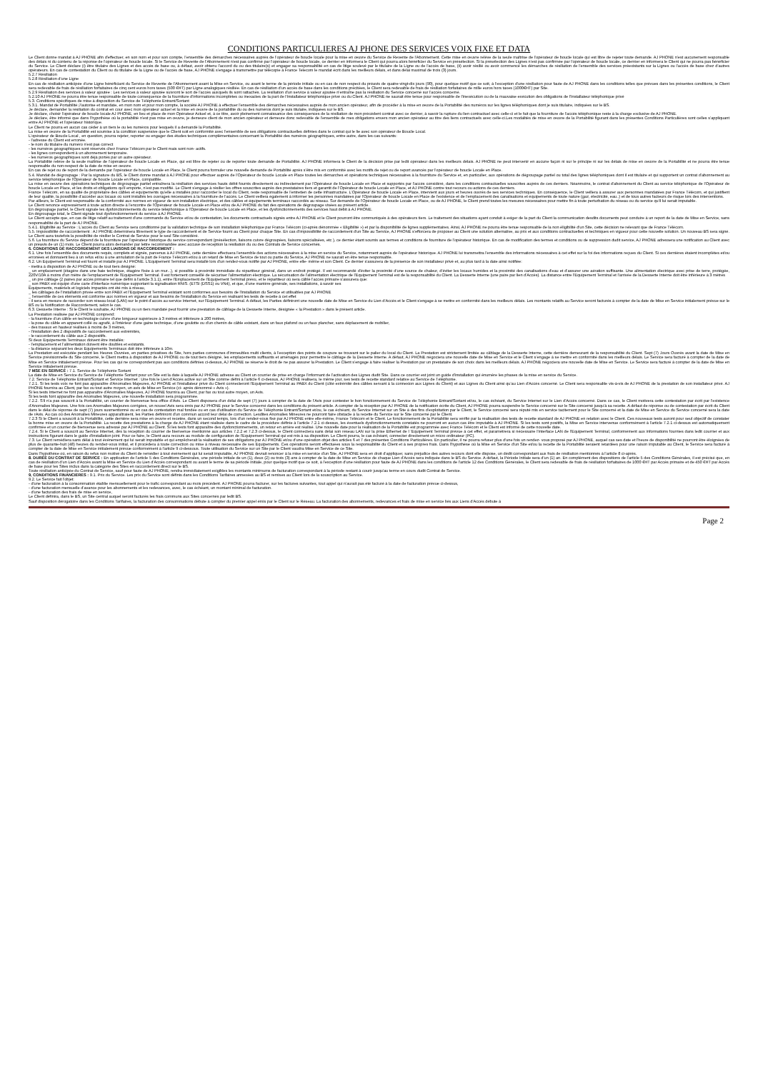CONDITIONS PARTICULIERES AJ PHONE DES SERVICES VOIX FIXE ET DATA
Le Client donne mandat à AJ PHONE afin d'effectuer, en son nom et pour son compte, l'ensemble des démarches nécessaires auprès de l'opérateur de boucle locale pour la mise en œuvre du Service de Revente de l'Abonnement. Cette mise en œuvre relève de la seule maîtrise de l'opérateur de boucle locale qui est libre de rejeter toute demande. AJ PHONE n'est aucunement responsable des délais ni du contenu de la réponse de l'opérateur de boucle locale. Si le Service de Revente de l'Abonnement n'est pas confirmé par l'opérateur de boucle locale, ce dernier en informera le Client qui pourra alors bénéficier du Service en présélection. Si la présélection des Lignes n'est pas confirmée par l'opérateur de boucle locale, ce dernier en informera le Client qui ne pourra pas bénéficier du Service. Le Client déclare (i) être titulaire des Lignes et des accès de base ou, à défaut, avoir obtenu l'accord du ou des titulaire(s) et engager sa responsabilité en cas de litige soulevé par le titulaire de la Ligne ou de l'accès de base, (ii) avoir résilié ou avoir commencé les démarches de résiliation de l'ensemble des services préexistants sur la Lignes ou l'accès de base chez d'autres opérateurs. En cas de contestation du Client ou du titulaire de la Ligne ou de l'accès de base, AJ PHONE s'engage à transmettre par télécopie à France Telecom le mandat écrit dans les meilleurs délais, et dans délai maximal de trois (3) jours.
5.2.7 Résiliation
5.2.8 Résiliation d'une Ligne
En cas de résiliation anticipée d'une Ligne bénéficiant du Service de Revente de l'Abonnement avant la Mise en Service, ou avant le terme de la période initiale ou en cas de non respect du préavis de quatre-vingt-dix jours (90), pour quelque motif que ce soit, à l'exception d'une résiliation pour faute de AJ PHONE dans les conditions telles que prévues dans les présentes conditions, le Client sera redevable de frais de résiliation forfaitaires de cinq cent euros hors taxes (500 €HT) par Ligne analogiques résiliée. En cas de résiliation d'un accès de base dans les conditions précitées, le Client sera redevable de frais de résiliation forfaitaires de mille euros hors taxes (1000€HT) par Site.
5.2.9 Résiliation des services à valeur ajoutée : Les services à valeur ajoutée suivront le sort de l'accès auxquels ils sont rattachés. La résiliation d'un service à valeur ajoutée n'entraîne pas la résiliation du Service concerné sur l'accès concerné.
5.2.10 AJ PHONE ne pourra être tenue responsable de toute conséquence de la fourniture d'informations incomplètes ou inexactes de la part de l'Installateur téléphonique privé ou du Client. AJ PHONE ne saurait être tenue pour responsable de l'inexécution ou de la mauvaise exécution des obligations de l'Installateur téléphonique privé
5.3. Conditions spécifiques de mise à disposition du Service de Téléphonie Entrant/Sortant
5.3.1. Mandat de Portabilité:J'autorise et mandate, en mon nom et pour mon compte, la société AJ PHONE à effectuer l'ensemble des démarches nécessaires auprès de mon ancien opérateur, afin de procéder à la mise en œuvre de la Portabilité des numéros sur les lignes téléphoniques dont je suis titulaire, indiquées sur le BS.
Je déclare, demander la résiliation du contrat en cour avec mon opérateur actuel et la mise en œuvre de la portabilité du ou des numéros dont je suis titulaire, indiquées sur le BS.
Je déclare, choisir l'opérateur de boucle locale AJ PHONE, en lieu et place de mon Opérateur Actuel et, à ce titre, avoir pleinement connaissance des conséquences de la résiliation de mon précédent contrat avec ce dernier, à savoir la rupture du lien contractuel avec celle-ci et le fait que la fourniture de l'accès téléphonique reste à la charge exclusive de AJ PHONE.
Je déclare, être informé que dans l'hypothèse où la portabilité n'est pas mise en œuvre, je demeure client de mon ancien opérateur et demeure donc redevable de l'ensemble de mes obligations envers mon ancien opérateur au titre des liens contractuels avec celle-ci.Les modalités de mise en œuvre de la Portabilité figurant dans les présentes Conditions Particulières sont celles s'appliquant entre AJ PHONE et l'opérateur historique.
Le Client ne pourra en aucun cas céder à un tiers le ou les numéros pour lesquels il a demandé la Portabilité.
La mise en œuvre de la Portabilité est soumise à la condition suspensive que le Client soit en conformité avec l'ensemble de ses obligations contractuelles définies dans le contrat qui le lie avec son opérateur de Boucle Local.
L'opérateur de Boucle Local , en question, pourra rejeter, reporter ou engager des études techniques complémentaires concernant la Portabilité des numéros géographiques, entre autre, dans les cas suivants:
- l'adresse du Client est erronée.
- le nom du titulaire du numéro n'est pas correct
- les numéros géographiques sont réservés chez France Télécom par le Client mais sont non- actifs.
- les lignes correspondent à un abonnement temporaire.
- les numéros géographiques sont déjà portés par un autre opérateur.
La Portabilité relève de la seule maîtrise de l'opérateur de boucle Locale en Place, qui est libre de rejeter ou de reporter toute demande de Portabilité. AJ PHONE informera le Client de la décision prise par ledit opérateur dans les meilleurs délais. AJ PHONE ne peut intervenir en aucune façon ni sur le principe ni sur les délais de mise en oeuvre de la Portabilité et ne pourra être tenue responsable du non-respect de la date de mise en oeuvre.
En cas de rejet ou de report de la demande par l'opérateur de boucle Locale en Place, le Client pourra formuler une nouvelle demande de Portabilité après s'être mis en conformité avec les motifs de rejet ou de report avancés par l'opérateur de boucle Locale en Place.
5.4. Mandat de dégroupage : Par la signature du BS, le Client donne mandat à AJ PHONE pour effectuer auprès de l'Opérateur de boucle Locale en Place toutes les démarches et opérations techniques nécessaires à la fourniture du Service et, en particulier, aux opérations de dégroupage partiel ou total des lignes téléphoniques dont il est titulaire et qui supportent un contrat d'abonnement au service téléphonique de l'Opérateur de boucle Locale en Place, compatible.
La mise en oeuvre des opérations techniques de dégroupage partiel entraînera la résiliation des services hauts débit fournis directement ou indirectement par l'Opérateur de boucle Locale en Place et supportés par l'accès considéré, dans les conditions contractuelles souscrites auprès de ces derniers. Néanmoins, le contrat d'abonnement du Client au service téléphonique de l'Opérateur de boucle Locale en Place, et les droits et obligations qu'il emporte, n'est pas modifié. Le Client s'engage à résilier les offres souscrites auprès des prestataires tiers et garantit de l'Opérateur de boucle Locale en Place, et AJ PHONE contre tout recours ou actions de ces derniers.
France Télécom, en sa qualité de propriétaire des câbles et équipements qu'elle a installés pour raccorder le local du Client, reste responsable de l'entretien de cette infrastructure. L'Opérateur de boucle Locale en Place, intervient aux jours et heures ouvrés de ses services techniques. En conséquence, le Client veillera à assurer aux personnes mandatées par France Télécom, et qui justifient de leur qualité, la possibilité d'accéder aux locaux où sont installés les ouvrages nécessaires à la fourniture de l'accès. Le Client veillera également à informer les personnes mandatées par l'Opérateur de boucle Locale en Place de l'existence et de l'emplacement des canalisations et équipements de toute nature (gaz, électricité, eau..) et de tous autres facteurs de risque lors des interventions.
Par ailleurs, le Client est responsable de la conformité aux normes en vigueur de son installation électrique, et des câbles et équipements terminaux raccordés au réseau. Sur demande de l'Opérateur de boucle Locale en Place, ou de AJ PHONE, le Client prend toutes les mesures nécessaires pour mettre fin à toute perturbation du réseau ou du service qu'il lui serait imputable.
Le Client renonce expressément à toute action directe à l'encontre de l'Opérateur de boucle Locale en Place et/ou de AJ PHONE du fait des opérations de dégroupage visées au présent article.
En dégroupage partiel, le Client signale les dysfonctionnements du service téléphonique à l'Opérateur de boucle Locale en Place, et les dysfonctionnements des services haut débit à AJ PHONE.
En dégroupage total, le Client signale tout dysfonctionnement du service à AJ PHONE.
Le Client accepte que, en cas de litige relatif au traitement d'une commande du Service et/ou de contestation, les documents contractuels signés entre AJ PHONE et le Client pourront être communiqués à des opérateurs tiers. Le traitement des situations ayant conduit à exiger de la part du Client la communication desdits documents peut conduire à un report de la date de Mise en Service, sans responsabilité de la part de AJ PHONE.
5.4.1. Eligibilité au Service : L'accès du Client au Service sera conditionné par la validation technique de son installation téléphonique par France Télécom (ci-après dénommée « Eligibilité ») et par la disponibilité de lignes supplémentaires. Ainsi, AJ PHONE ne pourra être tenue responsable de la non éligibilité d'un Site, cette décision ne relevant que de France Télécom.
5.5. Impossibilité de raccordement : AJ PHONE déterminera librement le type de raccordement et de Service fourni au Client pour chaque Site. En cas d'impossibilité de raccordement d'un Site au Service, AJ PHONE s'efforcera de proposer au Client une solution alternative, au prix et aux conditions contractuelles et techniques en vigueur pour cette nouvelle solution. Un nouveau BS sera signé. Le Client aura toutefois la possibilité de résilier le Contrat de Service pour le seul Site considéré.
5.6. La fourniture du Service dépend de la fourniture par l'opérateur historique du service correspondant (présélection, liaisons cuivre dégroupées, liaisons spécialisées, etc ), ce dernier étant soumis aux termes et conditions de fourniture de l'opérateur historique. En cas de modification des termes et conditions ou de suppression dudit service, AJ PHONE adressera une notification au Client avec un préavis de un (1) mois. Le Client pourra alors demander par lettre recommandée avec accusé de réception la résiliation du ou des Contrats de Service concernés.
6. CONDITIONS DE RACCORDEMENT DES LIAISONS DE RACCORDEMENT :
6.1. Une fois l'ensemble des documents requis, complets et signés, parvenus à AJ PHONE, cette dernière effectuera l'ensemble des actions nécessaires à la mise en service du Service, notamment auprès de l'opérateur historique. AJ PHONE lui transmettra l'ensemble des informations nécessaires à cet effet sur la foi des informations reçues du Client. Si ces dernières étaient incomplètes et/ou erronées et donnaient lieu à un refus et/ou à une annulation de la part de France Télécom et/ou à un retard de Mise en Service de tout ou partie du Service, AJ PHONE ne saurait en être tenue responsable.
6.2. Un Equipement Terminal est fourni et installé par AJ PHONE. L'Equipement Terminal sera installé lors d'un rendez-vous notifié par AJ PHONE, entre elle- même et son Client. Ce dernier s'assurera de la présence de son installateur privé et, au plus tard à la date ainsi notifiée:
- mettra à disposition de AJ PHONE ou de tout tiers désigné:
_ un emplacement (étagère dans une baie technique, étagère fixée à un mur...), si possible à proximité immédiate du répartiteur général, dans un endroit protégé. Il est recommandé d'éviter la proximité d'une source de chaleur, d'éviter les locaux humides et la proximité des canalisations d'eau et d'assurer une aération suffisante. Une alimentation électrique avec prise de terre, protégée, 220V/10A à moins d'un mètre de l'emplacement de l'Equipement Terminal. Il est fortement conseillé de sécuriser l'alimentation électrique. La sécurisation de l'alimentation électrique de l'Equipement Terminal est de la responsabilité du Client. La Desserte Interne (une paire par lien d'Accès). La distance entre l'Equipement Terminal et l'arrivée de la Desserte Interne doit être inférieure à 3 mètres
_ un pré câblage (2 paires par accès primaire tel que défini à l'article 3.1.1), entre l'Emplacement de l'Equipement Terminal prévu, et le répartiteur où sera câblé l'accès primaire s'assurera que:
_ son PABX est équipé d'une carie d'interface numérique supportant la signalisation RNIS. (ETSI (DSS1) ou VN4), et que, d'une manière générale, ses installations, à savoir ses
Equipements, matériels et logiciels impactés ont été mis à niveau,
_ les câblages de l'installation privée entre son PABX et l'Equipement Terminal existant sont conformes aux besoins de l'installation du Service et utilisables par AJ PHONE
_ l'ensemble de ces éléments est conforme aux normes en vigueur et aux besoins de l'installation du Service en réalisant les tests de recette à cet effet
- il sera en mesure de raccorder son réseau local (LAN) sur le point d'accès au service Internet, sur l'Equipement Terminal. A défaut, les Parties définiront une nouvelle date de Mise en Service du Lien d'Accès et le Client s'engage à se mettre en conformité dans les meilleurs délais. Les montants relatifs au Service seront facturés à compter de la date de Mise en Service initialement prévue sur le BS ou la Notification de Raccordement, selon le cas.
6.3. Desserte Interne : Si le Client le souhaite, AJ PHONE ou un tiers mandaté peut fournir une prestation de câblage de la Desserte Interne, désignée « la Prestation » dans le présent article.
La Prestation réalisée par AJ PHONE comprend:
- la fourniture d'un câble en technologie cuivre d'une longueur supérieure à 3 mètres et inférieure à 200 mètres,
- la pose du câble en apparent collé ou agrafé, à l'intérieur d'une gaine technique, d'une goulotte ou d'un chemin de câble existant, dans un faux plafond ou un faux plancher, sans déplacement de mobilier,
- des travaux en hauteur réalisés à moins de 3 mètres,
- l'installation des 2 dispositifs de raccordement aux extrémités,
- le raccordement du câble aux 2 dispositifs.
Si deux Equipements Terminaux doivent être installés:
- l'emplacement et l'alimentation doivent être doublés et existants.
- la distance séparant les deux Equipements Terminaux doit être inférieure à 10m.
La Prestation est exécutée pendant les Heures Ouvrées, en parties privatives du Site, hors parties communes d'immeubles multi clients, à l'exception des points de coupure se trouvant sur le palier du local du Client. La Prestation est strictement limitée au câblage de la Desserte Interne, cette dernière demeurant de la responsabilité du Client. Sept (7) Jours Ouvrés avant la date de Mise en Service prévisionnelle du Site concerné, le Client mettra à disposition de AJ PHONE ou de tout tiers désigné, les emplacements suffisants et aménagés pour permettre le câblage de la Desserte Interne. A défaut, AJ PHONE négociera une nouvelle date de Mise en Service et le Client s'engage à se mettre en conformité dans les meilleurs délais. Le Service sera facturé à compter de la date de Mise en Service initialement prévue. Pour les cas qui ne correspondent pas aux conditions définies ci-dessus, AJ PHONE se réserve le droit de ne pas assurer la Prestation. Le Client s'engage à faire réaliser la Prestation par un prestataire de son choix dans les meilleurs délais. AJ PHONE négociera une nouvelle date de Mise en Service. Le Service sera facturé à compter de la date de Mise en Service initialement prévue.
7 MSE EN SERVICE : 7.1. Service de Téléphonie Sortant
La date de Mise en Service du Service de Téléphonie Sortant pour un Site est la date à laquelle AJ PHONE adresse au Client un courrier de prise en charge l'informant de l'activation des Lignes dudit Site. Dans ce courrier est joint un guide d'installation qui énumère les phases de la mise en service du Service.
7.2. Service de Téléphonie Entrant/Sortant et Service Internet : Une fois le Lien d'Accès activé sur un Site comme défini à l'article 6 ci-dessus, AJ PHONE réalisera, le même jour, ses tests de recette standard relative au Service de Téléphonie.
7.2.1. Si les tests voix ne font pas apparaître d'Anomalies Majeures, AJ PHONE et l'installateur privé du Client connecteront l'Equipement Terminal au PABX du Client (côté extrémité des câbles servant à la connexion aux Lignes du Client) et aux Lignes du Client ainsi qu'au Lien d'Accès concerné. Le Client sera responsable vis-à-vis de AJ PHONE de la prestation de son installateur privé. AJ PHONE fournira au Client, par fax ou tout autre moyen, un avis de Mise en Service (ci- après dénommé « Avis »).
Si les tests Internet ne font pas apparaître d'Anomalies Majeures, AJ PHONE fournira au Client, par fax ou tout autre moyen, un Avis.
Si les tests font apparaître des Anomalies Majeures, une nouvelle installation sera programmée.
7.2.2. S'il n'a pas souscrit à la Portabilité, un courrier de bienvenue fera office d'Avis. Le Client disposera d'un délai de sept (7) jours à compter de la date de l'Avis pour contester le bon fonctionnement du Service de Téléphonie Entrant/Sortant et/ou, le cas échéant, du Service Internet sur le Lien d'Accès concerné. Dans ce cas, le Client motivera cette contestation par écrit par l'existence d'Anomalies Majeures. Une fois ces Anomalies Majeures corrigées, un nouvel Avis sera émis par AJ PHONE pour le Service concerné dans les conditions du présent article. A compter de la réception par AJ PHONE de la notification écrite du Client, AJ PHONE pourra suspendre le Service concerné sur le Site concerné jusqu'à sa recette. A défaut de réponse ou de contestation par écrit du Client dans le délai de réponse de sept (7) jours susmentionné ou en cas de contestation mal fondée ou en cas d'utilisation du Service de Téléphonie Entrant/Sortant et/ou, le cas échéant, du Service Internet sur un Site à des fins d'exploitation par le Client, le Service concerné sera réputé mis en service tacitement pour le Site concerné et la date de Mise en Service du Service concerné sera la date de rAvis. Au cas où des Anomalies Mineures apparaîtraient, les Parties définiront d'un commun accord leur délai de correction. Lesdites Anomalies Mineures ne pourront faire obstacle à la recette du Service sur le Site concerné par le Client.
7.2.3 Si le Client a souscrit à la Portabilité, cette dernière sera mise en œuvre et recetée, dans un second temps, lors d'un rendez-vous fixé par AJ PHONE entre elle-même, France Télécom et le Client. Le fonctionnement de la Portabilité sera vérifié par la réalisation des tests de recette standard de AJ PHONE en relation avec le Client. Ces nouveaux tests auront pour seul objectif de constater la bonne mise en œuvre de la Portabilité. La recette des prestations à la charge de AJ PHONE étant réalisée dans le cadre de la procédure définie à l'article 7.2.1 ci-dessus, les éventuels dysfonctionnements constatés ne pourront en aucun cas être imputable à AJ PHONE. Si les tests sont positifs, la Mise en Service intervenue conformément à l'article 7.2.1 ci-dessus est automatiquement confirmée et un courrier de bienvenue sera adressé par AJ PHONE au Client. Si les tests font apparaître des dysfonctionnements, un retour en arrière est réalisé. Une nouvelle date pour la réalisation de la Portabilité est programmée avec France Télécom et le Client est informé de cette nouvelle date.
7.2.4. Si le Client a souscrit au Service Internet, dès la réception du courrier de bienvenue mentionné aux articles 7.2.2 et 7.2.3 ci-dessus, le Client connectera sans délai son réseau LAN sur la prise Ethernet de l 'Equipement Terminal prévue à cet effet, et paramétrera si nécessaire l'interface LAN de l'Equipement Terminal, conformément aux informations fournies dans ledit courrier et aux instructions figurant dans le guide d'installation joint. Pour ce faire, le Client aura recours au module de configuration de l'Equipement Terminal qui est mis à sa disposition. Le Client pourra, le cas échéant, connecter directement un micro ordinateur (PC).
7.3. Le Client remédiera sans délai à tout événement qui lui serait imputable et qui empêcherait la réalisation de ses obligations par AJ PHONE et/ou d'une opération objet des articles 6 et 7 des présentes Conditions Particulières. En particulier, il ne pourra refuser plus d'une fois un rendez- vous proposé par AJ PHONE, auquel cas ses date et l'heure de disponibilité ne pourront être éloignées de plus de quarante-huit (48) heures du rendez-vous initial, et il procédera à toute correction ou mise à niveau nécessaire de ses Equipements. Ces opérations seront effectuées sous la responsabilité du Client et à ses propres frais. Dans l'hypothèse où la Mise en Service d'un Site et/ou la recette de la Portabilité seraient retardées pour une raison imputable au Client, le Service sera facturé à compter de la date de Mise en Service initialement prévue conformément à l'article 9 ci-dessous. Toute utilisation du Service sur un Site par le Client vaudra Mise en Service de ce Site.
Dans l'hypothèse où, en raison du refus non motivé du Client de remédier à tout événement qui lui serait imputable, AJ PHONE devrait renoncer à la mise en service d'un Site, AJ PHONE sera en droit d'appliquer, sans préjudice des autres recours dont elle dispose, un dédit correspondant aux frais de résiliation mentionnés à l'article 8 ci-après.
8. DUREE DU CONTRAT DE SERVICE : En application de l'article 5 des Conditions Générales, une période initiale de un (1), deux (2) ou trois (3) ans à compter de la date de Mise en Service de chaque Lien d'Accès sera indiquée dans le BS du Service. A défaut, la Période Initiale sera d'un (1) an. En complément des dispositions de l'article 5 des Conditions Générales, il est précisé que, en cas de résiliation d'un Lien d'Accès avant la Mise en Service du Lien d'Accès correspondant ou avant le terme de sa période initiale, pour quelque motif que ce soit, à l'exception d'une résiliation pour faute de AJ PHONE dans les conditions de l'article 12 des Conditions Générales, le Client sera redevable de frais de résiliation forfaitaires de 1000 €HT par Accès primaire et de 450 €HT par Accès de base pour les Sites inclus dans la catégorie des Sites en raccordement direct sur le BS.
Toute résiliation anticipée du Contrat de Service, sauf pour faute de AJ PHONE, rendra immédiatement exigibles les montants minimums de facturation correspondant à la période restant à courir jusqu'au terme en cours dudit Contrat de Service.
9, CONDITIONS FINANCIERES : 9.1. Prix du Service. Les prix du Service sont définis dans les Conditions Tarifaires annexées au BS et remises au Client lors de la souscription au Service.
9.2. Le Service fait l'objet:
- d'une facturation à la consommation établie mensuellement pour le trafic correspondant au mois précédent. AJ PHONE pourra facturer, sur les factures suivantes, tout appel qui n'aurait pas été facturé à la date de facturation prévue ci-dessus,
- d'une facturation mensuelle d'avance pour les abonnements et les redevances, avec, le cas échéant, un montant minimal de facturation.
- d'une facturation des frais de mise en service,
Le Client définira, dans le BS, un Site central auquel seront facturés les frais communs aux Sites concernés par ledit BS.
Sauf disposition dérogatoire dans les Conditions Tarifaires, la facturation des consommations débute à compter du premier appel émis par le Client sur le Réseau. La facturation des abonnements, redevances et frais de mise en service liés aux Liens d'Accès débute à
Page 2